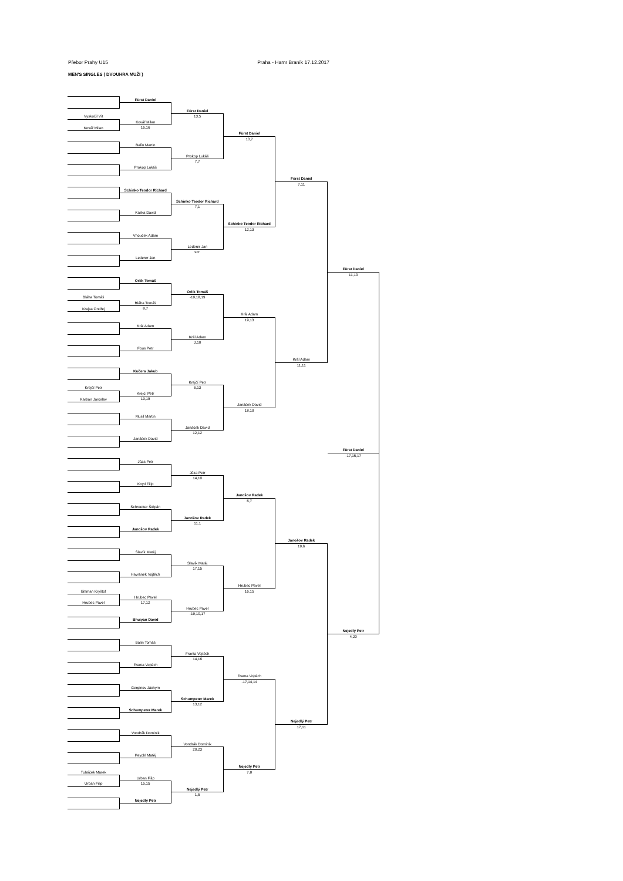Přebor Prahy U15 Praha - Hamr Braník 17.12.2017
MEN'S SINGLES ( DVOUHRA MUŽI )
Vyskočil Vít
Kovář Milan
Bláha Tomáš
Krajsa Ondřej
Krejčí Petr
Karban Jaroslav
Bittman Kryštof
Hrubec Pavel
Tuháček Marek
Urban Filip
Fürst Daniel
Kovář Milan
16,16
Balín Martin
Prokop Lukáš
Schinko Teodor Richard
Kalika David
Vnouček Adam
Lederer Jan
Orlík Tomáš
Bláha Tomáš
8,7
Král Adam
Fous Petr
Kučera Jakub
Krejčí Petr
13,18
Musil Martin
Janáček David
Jůza Petr
Knytl Filip
Schroetter Štěpán
Janošov Radek
Slavík Matěj
Havránek Vojtěch
Hrubec Pavel
17,12
Bhuiyan David
Balín Tomáš
Franta Vojtěch
Gerginov Jáchym
Schumpeter Marek
Vondrák Dominik
Peychl Matěj
Urban Filip
15,15
Nejedlý Petr
Fürst Daniel
13,5
Prokop Lukáš
7,7
Schinko Teodor Richard
7,1
Lederer Jan
scr.
Orlík Tomáš
-19,18,19
Král Adam
3,10
Krejčí Petr
6,13
Janáček David
12,12
Jůza Petr
14,10
Janošov Radek
11,1
Slavík Matěj
17,15
Hrubec Pavel
-19,10,17
Franta Vojtěch
14,16
Schumpeter Marek
13,12
Vondrák Dominik
20,23
Nejedlý Petr
1,5
Fürst Daniel
10,7
Schinko Teodor Richard
12,13
Král Adam
19,13
Janáček David
18,19
Janošov Radek
6,7
Hrubec Pavel
16,15
Franta Vojtěch
-17,14,14
Nejedlý Petr
7,8
Fürst Daniel
7,11
Král Adam
11,11
Janošov Radek
19,6
Nejedlý Petr
17,11
Fürst Daniel
11,10
Fürst Daniel
-17,15,17
Nejedlý Petr
4,20